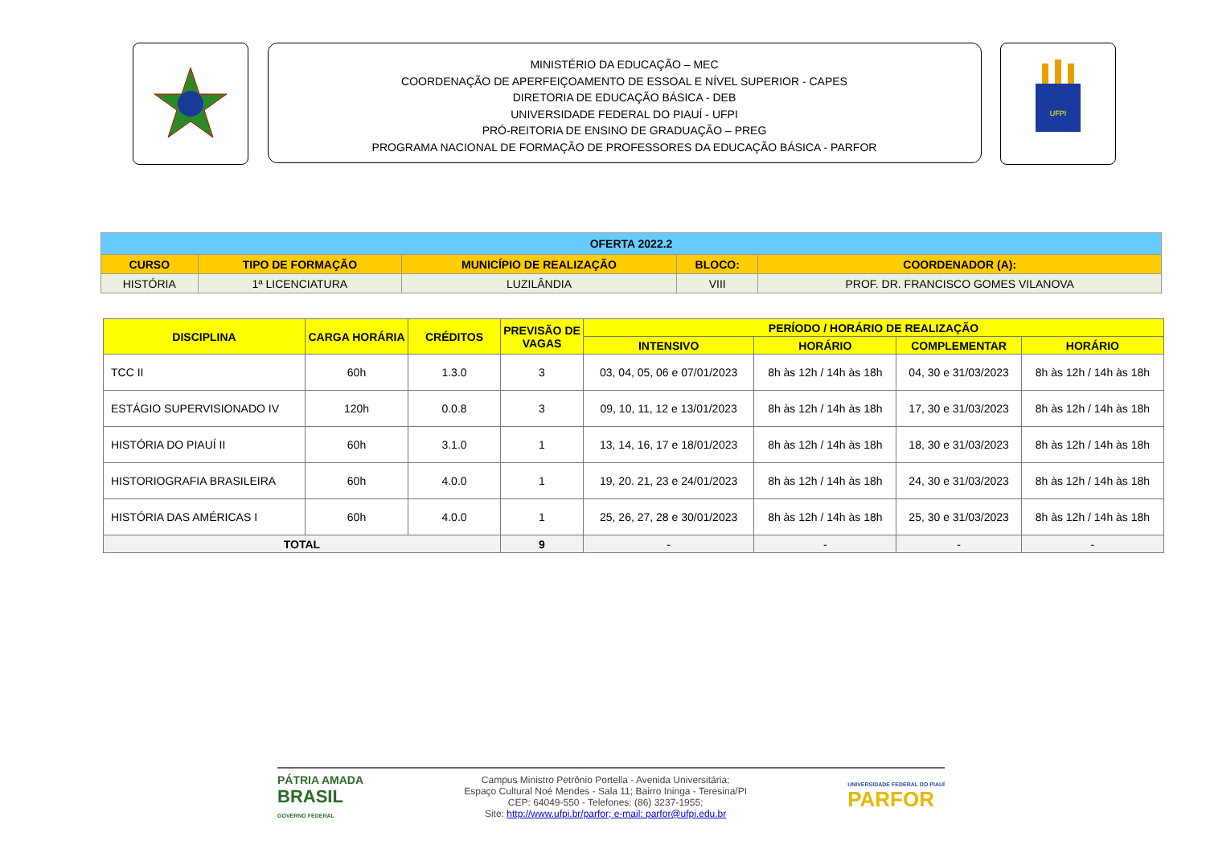MINISTÉRIO DA EDUCAÇÃO – MEC
COORDENAÇÃO DE APERFEIÇOAMENTO DE ESSOAL E NÍVEL SUPERIOR - CAPES
DIRETORIA DE EDUCAÇÃO BÁSICA - DEB
UNIVERSIDADE FEDERAL DO PIAUÍ - UFPI
PRÓ-REITORIA DE ENSINO DE GRADUAÇÃO – PREG
PROGRAMA NACIONAL DE FORMAÇÃO DE PROFESSORES DA EDUCAÇÃO BÁSICA - PARFOR
UFPI
| OFERTA 2022.2 | | | | |
| --- | --- | --- | --- | --- |
| CURSO | TIPO DE FORMAÇÃO | MUNICÍPIO DE REALIZAÇÃO | BLOCO: | COORDENADOR (A): |
| HISTÓRIA | 1ª LICENCIATURA | LUZILÂNDIA | VIII | PROF. DR. FRANCISCO GOMES VILANOVA |
| DISCIPLINA | CARGA HORÁRIA | CRÉDITOS | PREVISÃO DE VAGAS | PERÍODO / HORÁRIO DE REALIZAÇÃO | | | |
| --- | --- | --- | --- | --- | --- | --- | --- |
| | | | | INTENSIVO | HORÁRIO | COMPLEMENTAR | HORÁRIO |
| TCC II | 60h | 1.3.0 | 3 | 03, 04, 05, 06 e 07/01/2023 | 8h às 12h / 14h às 18h | 04, 30 e 31/03/2023 | 8h às 12h / 14h às 18h |
| ESTÁGIO SUPERVISIONADO IV | 120h | 0.0.8 | 3 | 09, 10, 11, 12 e 13/01/2023 | 8h às 12h / 14h às 18h | 17, 30 e 31/03/2023 | 8h às 12h / 14h às 18h |
| HISTÓRIA DO PIAUÍ II | 60h | 3.1.0 | 1 | 13, 14, 16, 17 e 18/01/2023 | 8h às 12h / 14h às 18h | 18, 30 e 31/03/2023 | 8h às 12h / 14h às 18h |
| HISTORIOGRAFIA BRASILEIRA | 60h | 4.0.0 | 1 | 19, 20. 21, 23 e 24/01/2023 | 8h às 12h / 14h às 18h | 24, 30 e 31/03/2023 | 8h às 12h / 14h às 18h |
| HISTÓRIA DAS AMÉRICAS I | 60h | 4.0.0 | 1 | 25, 26, 27, 28 e 30/01/2023 | 8h às 12h / 14h às 18h | 25, 30 e 31/03/2023 | 8h às 12h / 14h às 18h |
| TOTAL | | | 9 | - | - | - | - |
PÁTRIA AMADA
BRASIL
GOVERNO FEDERAL
Campus Ministro Petrônio Portella - Avenida Universitária;
Espaço Cultural Noé Mendes - Sala 11; Bairro Ininga - Teresina/PI
CEP: 64049-550 - Telefones: (86) 3237-1955;
Site: http://www.ufpi.br/parfor; e-mail: parfor@ufpi.edu.br
UNIVERSIDADE FEDERAL DO PIAUÍ
PARFOR